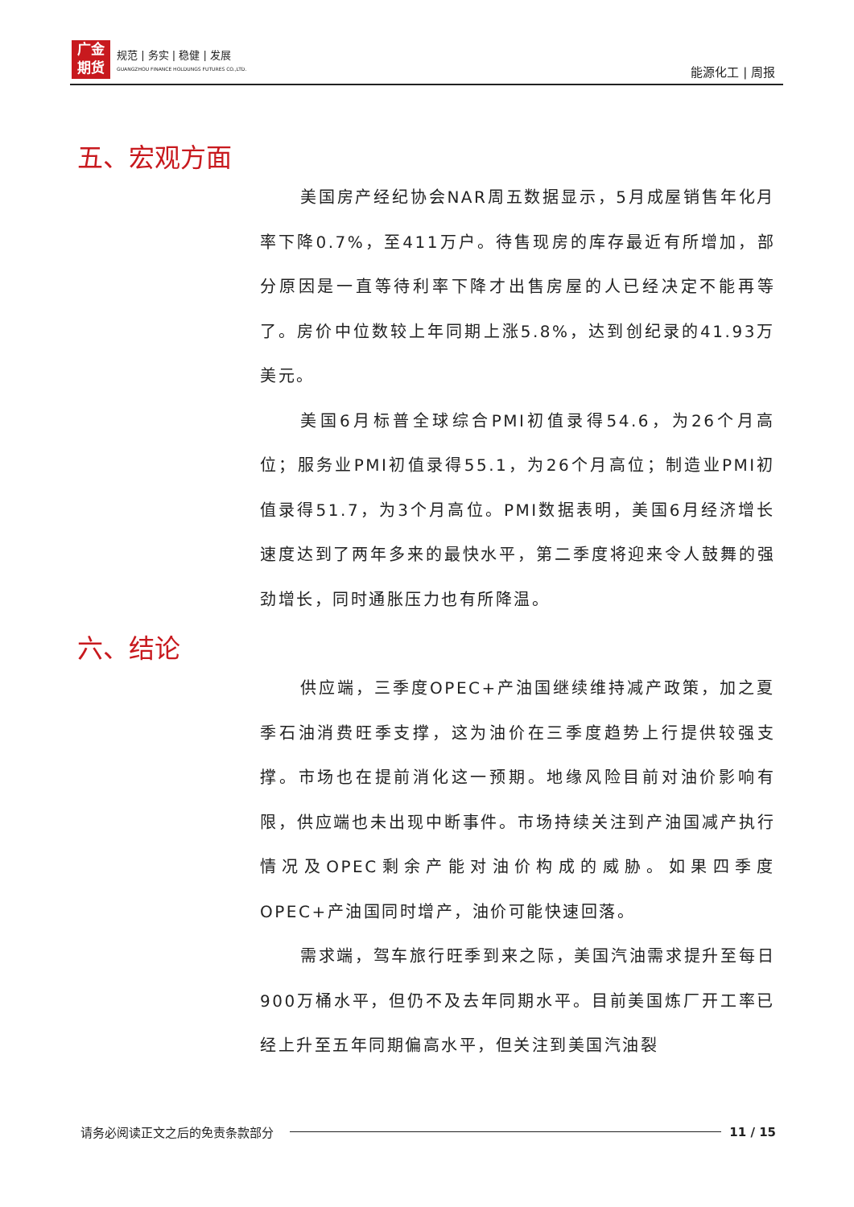广金
期货
规范 | 务实 | 稳健 | 发展
GUANGZHOU FINANCE HOLDUNGS FUTURES CO.,LTD.
能源化工 | 周报
五、宏观方面
美国房产经纪协会NAR周五数据显示，5月成屋销售年化月率下降0.7%，至411万户。待售现房的库存最近有所增加，部分原因是一直等待利率下降才出售房屋的人已经决定不能再等了。房价中位数较上年同期上涨5.8%，达到创纪录的41.93万美元。
美国6月标普全球综合PMI初值录得54.6，为26个月高位；服务业PMI初值录得55.1，为26个月高位；制造业PMI初值录得51.7，为3个月高位。PMI数据表明，美国6月经济增长速度达到了两年多来的最快水平，第二季度将迎来令人鼓舞的强劲增长，同时通胀压力也有所降温。
六、结论
供应端，三季度OPEC+产油国继续维持减产政策，加之夏季石油消费旺季支撑，这为油价在三季度趋势上行提供较强支撑。市场也在提前消化这一预期。地缘风险目前对油价影响有限，供应端也未出现中断事件。市场持续关注到产油国减产执行情况及OPEC剩余产能对油价构成的威胁。如果四季度OPEC+产油国同时增产，油价可能快速回落。
需求端，驾车旅行旺季到来之际，美国汽油需求提升至每日900万桶水平，但仍不及去年同期水平。目前美国炼厂开工率已经上升至五年同期偏高水平，但关注到美国汽油裂
请务必阅读正文之后的免责条款部分 11 / 15